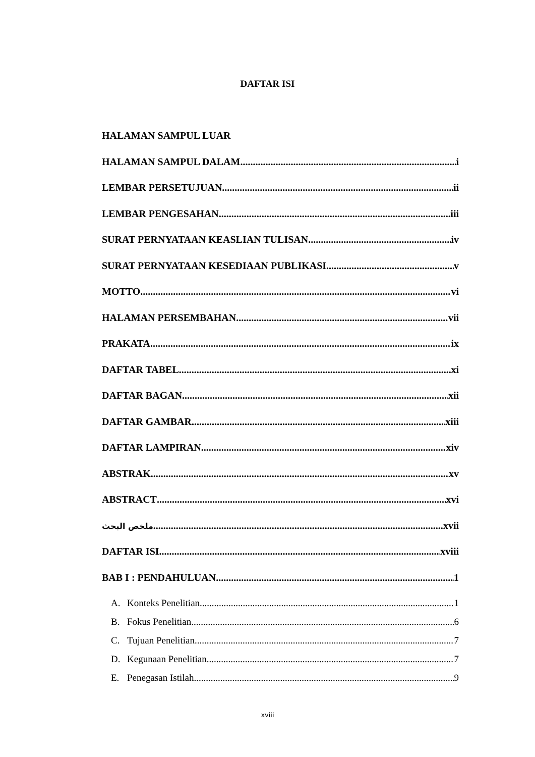DAFTAR ISI
HALAMAN SAMPUL LUAR
HALAMAN SAMPUL DALAM i
LEMBAR PERSETUJUAN ii
LEMBAR PENGESAHAN iii
SURAT PERNYATAAN KEASLIAN TULISAN iv
SURAT PERNYATAAN KESEDIAAN PUBLIKASI v
MOTTO vi
HALAMAN PERSEMBAHAN vii
PRAKATA ix
DAFTAR TABEL xi
DAFTAR BAGAN xii
DAFTAR GAMBAR xiii
DAFTAR LAMPIRAN xiv
ABSTRAK xv
ABSTRACT xvi
ملخص البحث xvii
DAFTAR ISI xviii
BAB I : PENDAHULUAN 1
A. Konteks Penelitian 1
B. Fokus Penelitian 6
C. Tujuan Penelitian 7
D. Kegunaan Penelitian 7
E. Penegasan Istilah 9
xviii